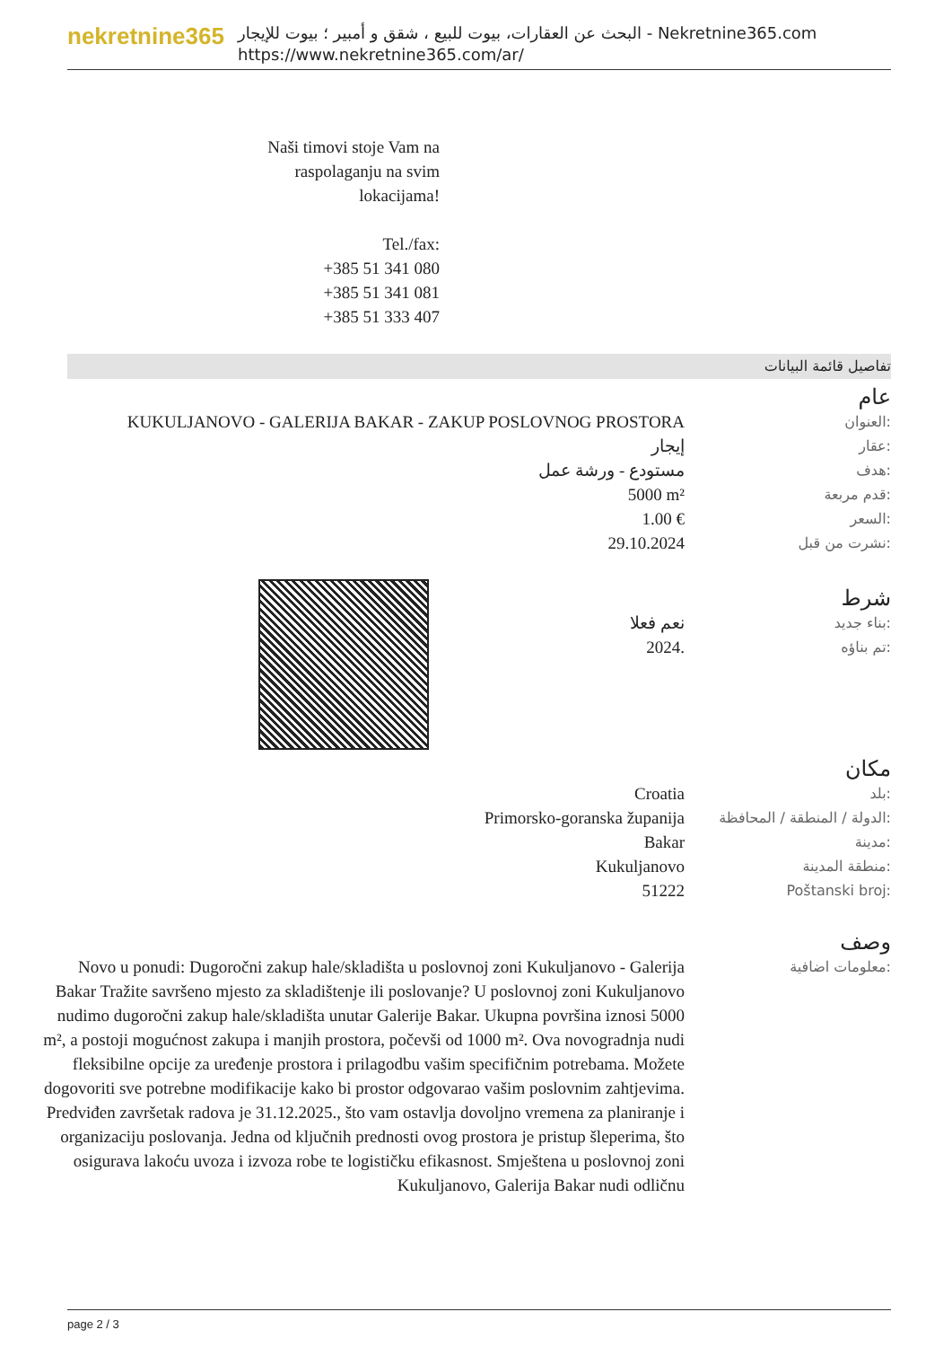nekretnine365
البحث عن العقارات، بيوت للبيع ، شقق و أمبير ؛ بيوت للإيجار - Nekretnine365.com
https://www.nekretnine365.com/ar/
Naši timovi stoje Vam na raspolaganju na svim lokacijama!
Tel./fax:
+385 51 341 080
+385 51 341 081
+385 51 333 407
تفاصيل قائمة البيانات
عام
| KUKULJANOVO - GALERIJA BAKAR - ZAKUP POSLOVNOG PROSTORA | العنوان: |
| إيجار | عقار: |
| مستودع - ورشة عمل | هدف: |
| 5000 m² | قدم مربعة: |
| 1.00 € | السعر: |
| 29.10.2024 | نشرت من قبل: |
شرط
| نعم فعلا | بناء جديد: |
| 2024. | تم بناؤه: |
مكان
| Croatia | بلد: |
| Primorsko-goranska županija | الدولة / المنطقة / المحافظة: |
| Bakar | مدينة: |
| Kukuljanovo | منطقة المدينة: |
| 51222 | Poštanski broj: |
وصف
| Novo u ponudi: Dugoročni zakup hale/skladišta u poslovnoj zoni Kukuljanovo - Galerija Bakar Tražite savršeno mjesto za skladištenje ili poslovanje? U poslovnoj zoni Kukuljanovo nudimo dugoročni zakup hale/skladišta unutar Galerije Bakar. Ukupna površina iznosi 5000 m², a postoji mogućnost zakupa i manjih prostora, počevši od 1000 m². Ova novogradnja nudi fleksibilne opcije za uređenje prostora i prilagodbu vašim specifičnim potrebama. Možete dogovoriti sve potrebne modifikacije kako bi prostor odgovarao vašim poslovnim zahtjevima. Predviđen završetak radova je 31.12.2025., što vam ostavlja dovoljno vremena za planiranje i organizaciju poslovanja. Jedna od ključnih prednosti ovog prostora je pristup šleperima, što osigurava lakoću uvoza i izvoza robe te logističku efikasnost. Smještena u poslovnoj zoni Kukuljanovo, Galerija Bakar nudi odličnu | معلومات اضافية: |
page 2 / 3